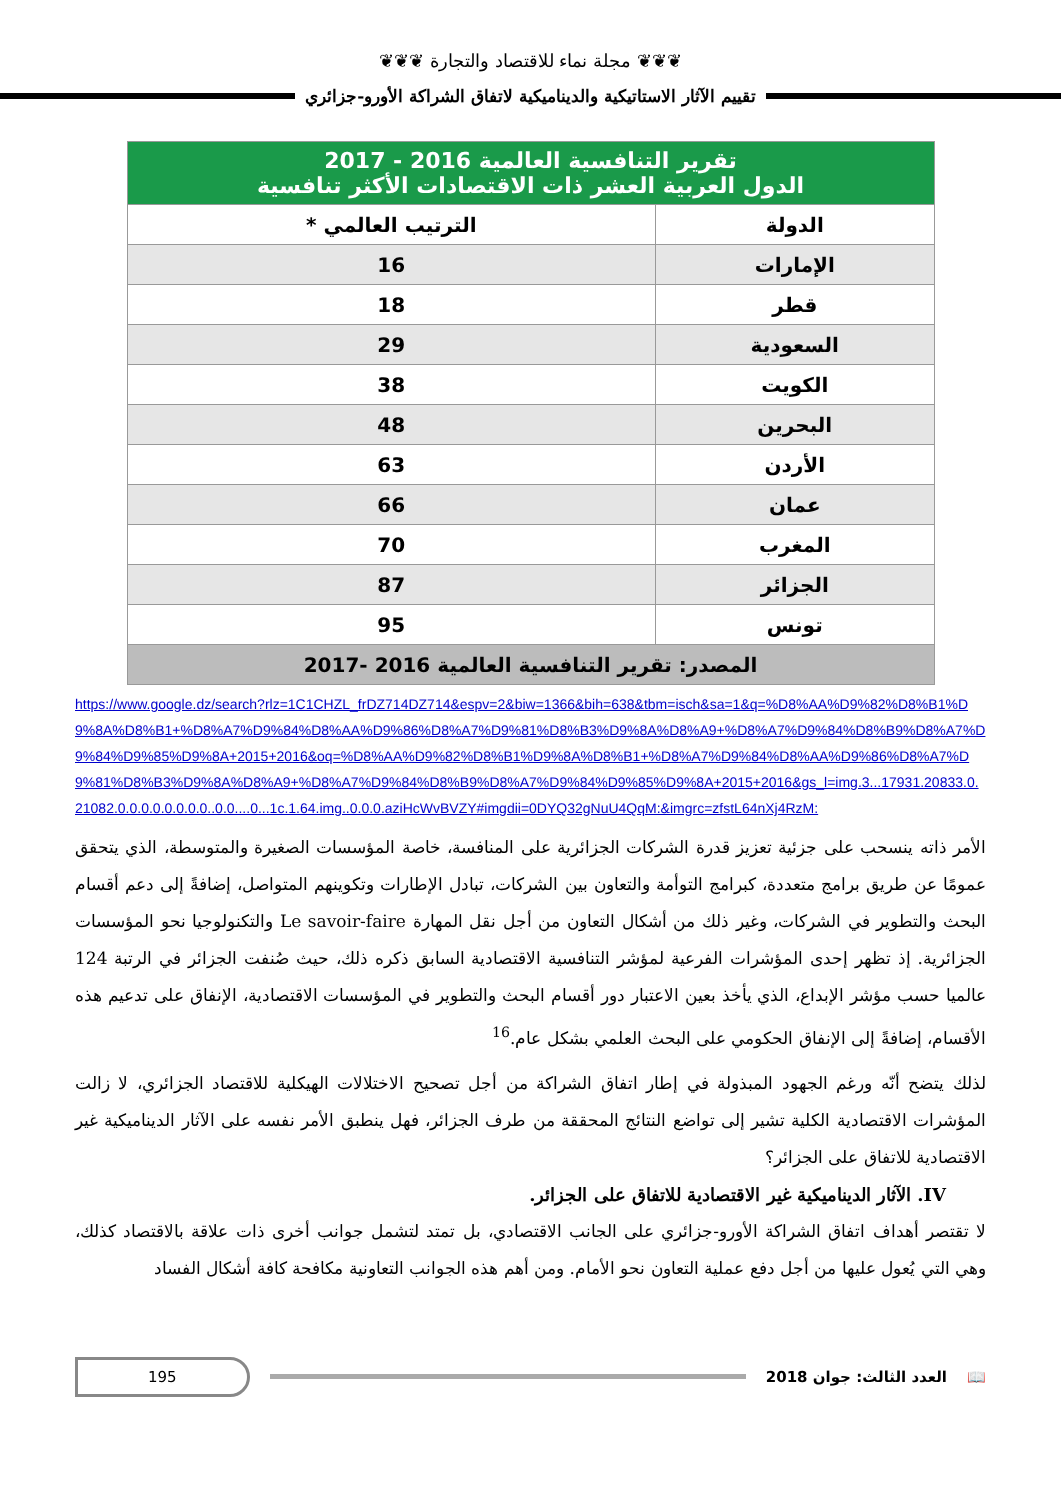❦❦❦ مجلة نماء للاقتصاد والتجارة ❦❦❦
تقييم الآثار الاستاتيكية والديناميكية لاتفاق الشراكة الأورو-جزائري
| تقرير التنافسية العالمية 2016 - 2017 الدول العربية العشر ذات الاقتصادات الأكثر تنافسية | |
| --- | --- |
| الدولة | الترتيب العالمي * |
| الإمارات | 16 |
| قطر | 18 |
| السعودية | 29 |
| الكويت | 38 |
| البحرين | 48 |
| الأردن | 63 |
| عمان | 66 |
| المغرب | 70 |
| الجزائر | 87 |
| تونس | 95 |
| المصدر: تقرير التنافسية العالمية 2016 -2017 | |
https://www.google.dz/search?rlz=1C1CHZL_frDZ714DZ714&espv=2&biw=1366&bih=638&tbm=isch&sa=1&q=%D8%AA%D9%82%D8%B1%D9%8A%D8%B1+%D8%A7%D9%84%D8%AA%D9%86%D8%A7%D9%81%D8%B3%D9%8A%D8%A9+%D8%A7%D9%84%D8%B9%D8%A7%D9%84%D9%85%D9%8A+2015+2016&oq=%D8%AA%D9%82%D8%B1%D9%8A%D8%B1+%D8%A7%D9%84%D8%AA%D9%86%D8%A7%D9%81%D8%B3%D9%8A%D8%A9+%D8%A7%D9%84%D8%B9%D8%A7%D9%84%D9%85%D9%8A+2015+2016&gs_l=img.3...17931.20833.0.21082.0.0.0.0.0.0.0.0..0.0....0...1c.1.64.img..0.0.0.aziHcWvBVZY#imgdii=0DYQ32gNuU4QqM:&imgrc=zfstL64nXj4RzM:
الأمر ذاته ينسحب على جزئية تعزيز قدرة الشركات الجزائرية على المنافسة، خاصة المؤسسات الصغيرة والمتوسطة، الذي يتحقق عمومًا عن طريق برامج متعددة، كبرامج التوأمة والتعاون بين الشركات، تبادل الإطارات وتكوينهم المتواصل، إضافةً إلى دعم أقسام البحث والتطوير في الشركات، وغير ذلك من أشكال التعاون من أجل نقل المهارة Le savoir-faire والتكنولوجيا نحو المؤسسات الجزائرية. إذ تظهر إحدى المؤشرات الفرعية لمؤشر التنافسية الاقتصادية السابق ذكره ذلك، حيث صُنفت الجزائر في الرتبة 124 عالميا حسب مؤشر الإبداع، الذي يأخذ بعين الاعتبار دور أقسام البحث والتطوير في المؤسسات الاقتصادية، الإنفاق على تدعيم هذه الأقسام، إضافةً إلى الإنفاق الحكومي على البحث العلمي بشكل عام.<sup>16</sup>
لذلك يتضح أنّه ورغم الجهود المبذولة في إطار اتفاق الشراكة من أجل تصحيح الاختلالات الهيكلية للاقتصاد الجزائري، لا زالت المؤشرات الاقتصادية الكلية تشير إلى تواضع النتائج المحققة من طرف الجزائر، فهل ينطبق الأمر نفسه على الآثار الديناميكية غير الاقتصادية للاتفاق على الجزائر؟
IV. الآثار الديناميكية غير الاقتصادية للاتفاق على الجزائر.
لا تقتصر أهداف اتفاق الشراكة الأورو-جزائري على الجانب الاقتصادي، بل تمتد لتشمل جوانب أخرى ذات علاقة بالاقتصاد كذلك، وهي التي يُعول عليها من أجل دفع عملية التعاون نحو الأمام. ومن أهم هذه الجوانب التعاونية مكافحة كافة أشكال الفساد
📖 العدد الثالث: جوان 2018
195